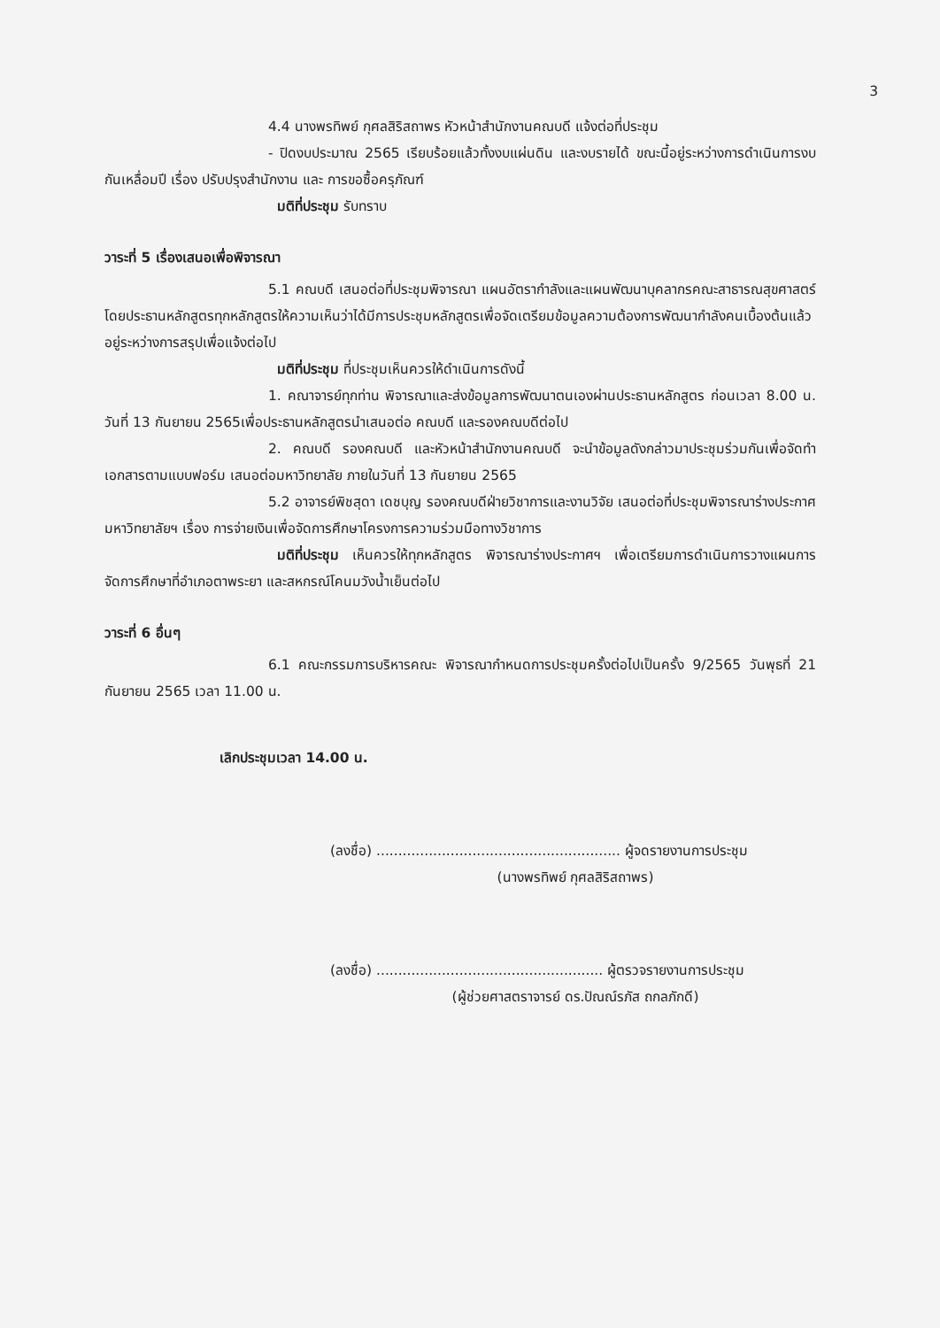3
4.4 นางพรทิพย์ กุศลสิริสถาพร หัวหน้าสำนักงานคณบดี แจ้งต่อที่ประชุม
- ปิดงบประมาณ 2565 เรียบร้อยแล้วทั้งงบแผ่นดิน และงบรายได้ ขณะนี้อยู่ระหว่างการดำเนินการงบกันเหลื่อมปี เรื่อง ปรับปรุงสำนักงาน และ การขอซื้อครุภัณฑ์
มติที่ประชุม รับทราบ
วาระที่ 5 เรื่องเสนอเพื่อพิจารณา
5.1 คณบดี เสนอต่อที่ประชุมพิจารณา แผนอัตรากำลังและแผนพัฒนาบุคลากรคณะสาธารณสุขศาสตร์ โดยประธานหลักสูตรทุกหลักสูตรให้ความเห็นว่าได้มีการประชุมหลักสูตรเพื่อจัดเตรียมข้อมูลความต้องการพัฒนากำลังคนเบื้องต้นแล้ว อยู่ระหว่างการสรุปเพื่อแจ้งต่อไป
มติที่ประชุม ที่ประชุมเห็นควรให้ดำเนินการดังนี้
1. คณาจารย์ทุกท่าน พิจารณาและส่งข้อมูลการพัฒนาตนเองผ่านประธานหลักสูตร ก่อนเวลา 8.00 น. วันที่ 13 กันยายน 2565เพื่อประธานหลักสูตรนำเสนอต่อ คณบดี และรองคณบดีต่อไป
2. คณบดี รองคณบดี และหัวหน้าสำนักงานคณบดี จะนำข้อมูลดังกล่าวมาประชุมร่วมกันเพื่อจัดทำเอกสารตามแบบฟอร์ม เสนอต่อมหาวิทยาลัย ภายในวันที่ 13 กันยายน 2565
5.2 อาจารย์พิชสุดา เดชบุญ รองคณบดีฝ่ายวิชาการและงานวิจัย เสนอต่อที่ประชุมพิจารณาร่างประกาศมหาวิทยาลัยฯ เรื่อง การจ่ายเงินเพื่อจัดการศึกษาโครงการความร่วมมือทางวิชาการ
มติที่ประชุม เห็นควรให้ทุกหลักสูตร พิจารณาร่างประกาศฯ เพื่อเตรียมการดำเนินการวางแผนการจัดการศึกษาที่อำเภอตาพระยา และสหกรณ์โคนมวังน้ำเย็นต่อไป
วาระที่ 6 อื่นๆ
6.1 คณะกรรมการบริหารคณะ พิจารณากำหนดการประชุมครั้งต่อไปเป็นครั้ง 9/2565 วันพุธที่ 21 กันยายน 2565 เวลา 11.00 น.
เลิกประชุมเวลา 14.00 น.
(ลงชื่อ) ........................................................ ผู้จดรายงานการประชุม
(นางพรทิพย์ กุศลสิริสถาพร)
(ลงชื่อ) .................................................... ผู้ตรวจรายงานการประชุม
(ผู้ช่วยศาสตราจารย์ ดร.ปัณณ์รภัส ถกลภักดี)